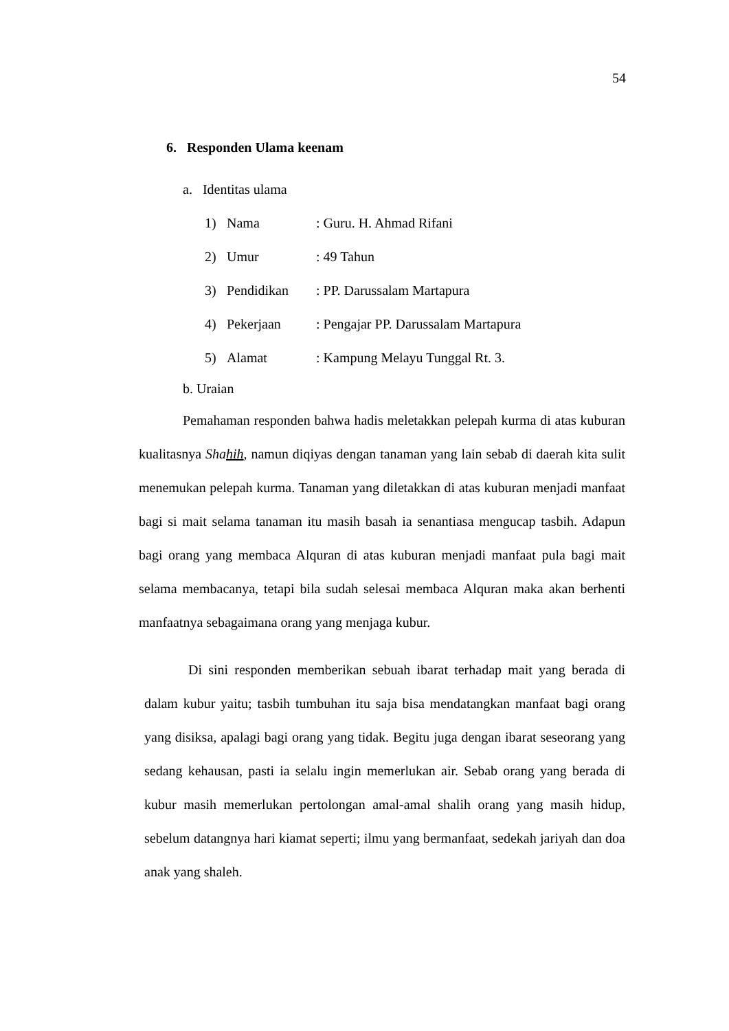54
6. Responden Ulama keenam
a. Identitas ulama
1) Nama: Guru. H. Ahmad Rifani
2) Umur: 49 Tahun
3) Pendidikan: PP. Darussalam Martapura
4) Pekerjaan: Pengajar PP. Darussalam Martapura
5) Alamat: Kampung Melayu Tunggal Rt. 3.
b. Uraian
Pemahaman responden bahwa hadis meletakkan pelepah kurma di atas kuburan kualitasnya Shahih, namun diqiyas dengan tanaman yang lain sebab di daerah kita sulit menemukan pelepah kurma. Tanaman yang diletakkan di atas kuburan menjadi manfaat bagi si mait selama tanaman itu masih basah ia senantiasa mengucap tasbih. Adapun bagi orang yang membaca Alquran di atas kuburan menjadi manfaat pula bagi mait selama membacanya, tetapi bila sudah selesai membaca Alquran maka akan berhenti manfaatnya sebagaimana orang yang menjaga kubur.
Di sini responden memberikan sebuah ibarat terhadap mait yang berada di dalam kubur yaitu; tasbih tumbuhan itu saja bisa mendatangkan manfaat bagi orang yang disiksa, apalagi bagi orang yang tidak. Begitu juga dengan ibarat seseorang yang sedang kehausan, pasti ia selalu ingin memerlukan air. Sebab orang yang berada di kubur masih memerlukan pertolongan amal-amal shalih orang yang masih hidup, sebelum datangnya hari kiamat seperti; ilmu yang bermanfaat, sedekah jariyah dan doa anak yang shaleh.